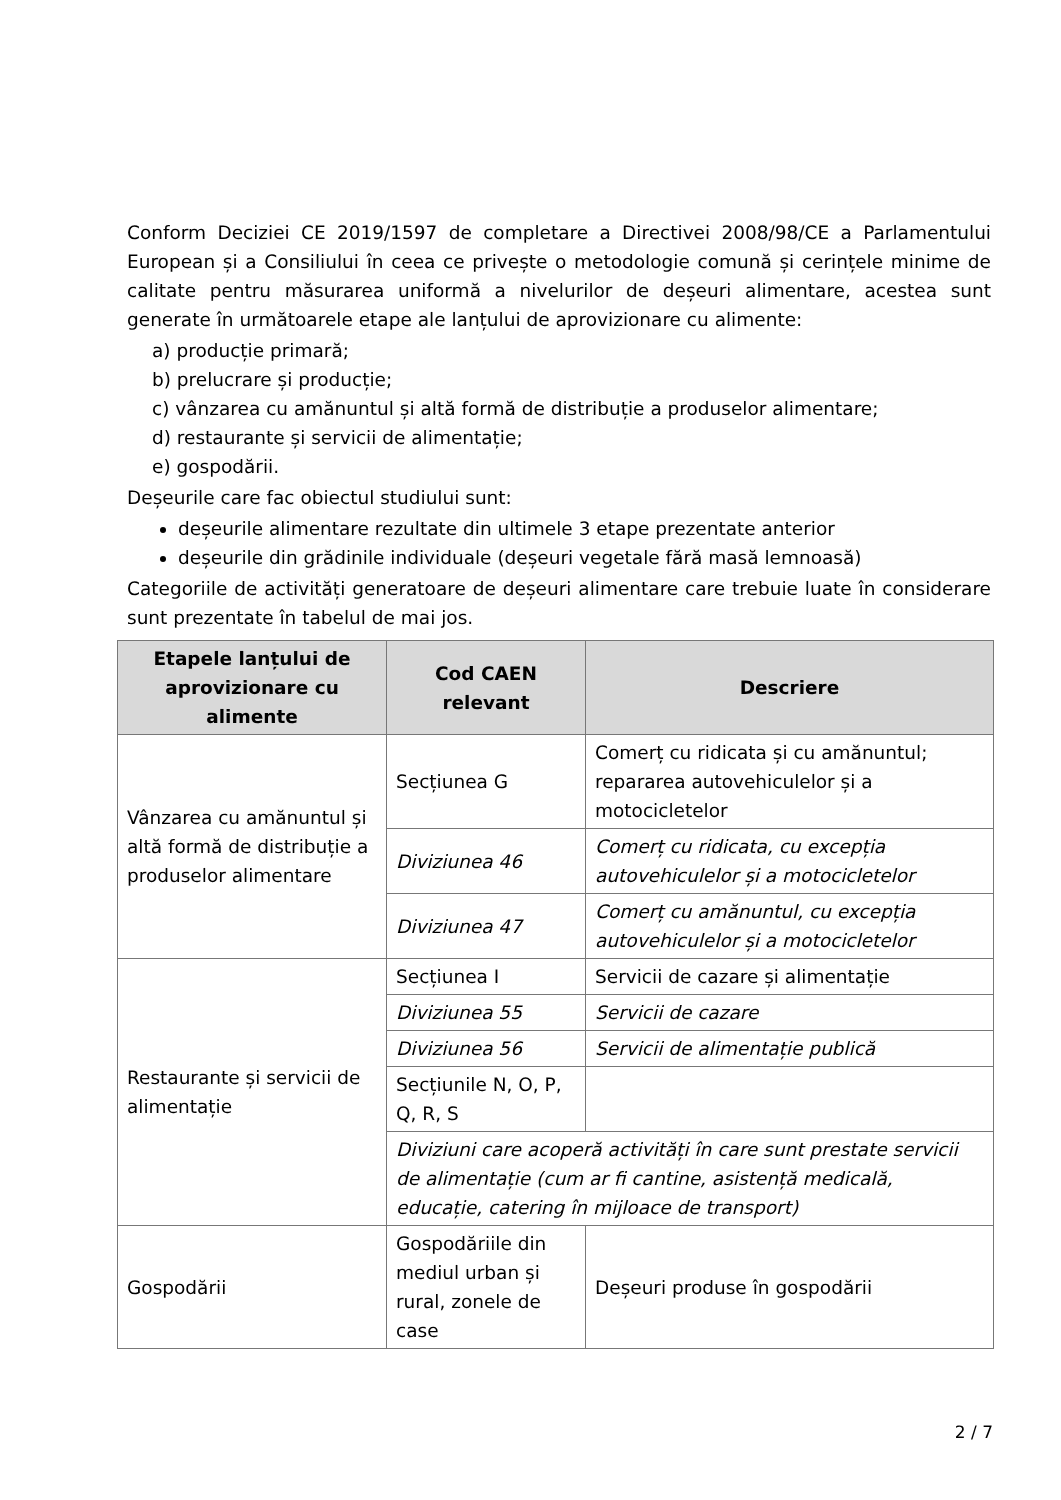Conform Deciziei CE 2019/1597 de completare a Directivei 2008/98/CE a Parlamentului European și a Consiliului în ceea ce privește o metodologie comună și cerințele minime de calitate pentru măsurarea uniformă a nivelurilor de deșeuri alimentare, acestea sunt generate în următoarele etape ale lanțului de aprovizionare cu alimente:
a) producție primară;
b) prelucrare și producție;
c) vânzarea cu amănuntul și altă formă de distribuție a produselor alimentare;
d) restaurante și servicii de alimentație;
e) gospodării.
Deșeurile care fac obiectul studiului sunt:
deșeurile alimentare rezultate din ultimele 3 etape prezentate anterior
deșeurile din grădinile individuale (deșeuri vegetale fără masă lemnoasă)
Categoriile de activități generatoare de deșeuri alimentare care trebuie luate în considerare sunt prezentate în tabelul de mai jos.
| Etapele lanțului de aprovizionare cu alimente | Cod CAEN relevant | Descriere |
| --- | --- | --- |
| Vânzarea cu amănuntul și altă formă de distribuție a produselor alimentare | Secțiunea G | Comerț cu ridicata și cu amănuntul; repararea autovehiculelor și a motocicletelor |
| | Diviziunea 46 | Comerț cu ridicata, cu excepția autovehiculelor și a motocicletelor |
| | Diviziunea 47 | Comerț cu amănuntul, cu excepția autovehiculelor și a motocicletelor |
| Restaurante și servicii de alimentație | Secțiunea I | Servicii de cazare și alimentație |
| | Diviziunea 55 | Servicii de cazare |
| | Diviziunea 56 | Servicii de alimentație publică |
| | Secțiunile N, O, P, Q, R, S | |
| | Diviziuni care acoperă activități în care sunt prestate servicii de alimentație (cum ar fi cantine, asistență medicală, educație, catering în mijloace de transport) | |
| Gospodării | Gospodăriile din mediul urban și rural, zonele de case | Deșeuri produse în gospodării |
2 / 7